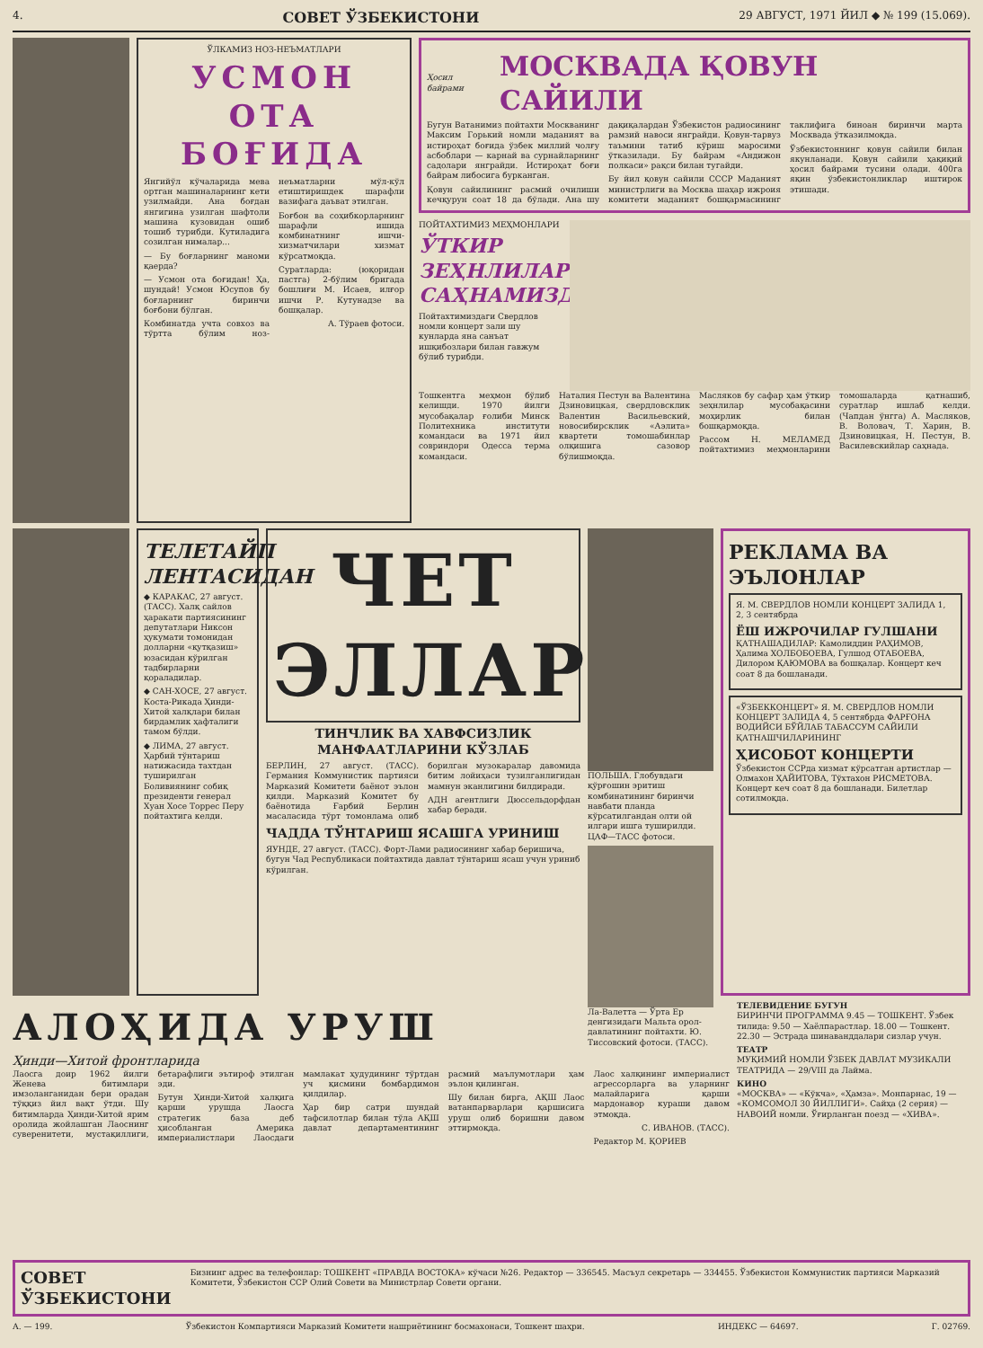4. СОВЕТ ЎЗБЕКИСТОНИ 29 АВГУСТ, 1971 ЙИЛ ◆ № 199 (15.069).
ЎЛКАМИЗ НОЗ-НЕЪМАТЛАРИ
УСМОН ОТА БОҒИДА
Янгийўл кўчаларида мева ортган машиналарнинг кети узилмайди. Ана боғдан янгигина узилган шафтоли машина кузовидан ошиб тошиб турибди. Кутиладига созилган нималар...
— Бу боғларнинг маноми қаерда?
— Усмон ота боғидан! Ҳа, шундай! Усмон Юсупов бу боғларнинг биринчи боғбони бўлган.
Комбинатда учта совхоз ва тўртта бўлим ноз-неъматларни мўл-кўл етиштиришдек шарафли вазифага даъват этилган.
Боғбон ва соҳибкорларнинг шарафли ишида комбинатнинг ишчи-хизматчилари хизмат кўрсатмоқда.
Суратларда: (юқоридан пастга) 2-бўлим бригада бошлиғи М. Исаев, илғор ишчи Р. Кутунадзе ва бошқалар.
А. Тўраев фотоси.
Ҳосил байрами
МОСКВАДА ҚОВУН САЙИЛИ
Бугун Ватанимиз пойтахти Москванинг Максим Горький номли маданият ва истироҳат боғида ўзбек миллий чолғу асбоблари — карнай ва сурнайларнинг садолари янграйди. Истироҳат боғи байрам либосига бурканган.
Қовун сайилининг расмий очилиши кечқурун соат 18 да бўлади. Ана шу дақиқалардан Ўзбекистон радиосининг рамзий навоси янграйди. Қовун-тарвуз таъмини татиб кўриш маросими ўтказилади. Бу байрам «Андижон полкаси» рақси билан тугайди.
Бу йил қовун сайили СССР Маданият министрлиги ва Москва шаҳар ижроия комитети маданият бошқармасининг таклифига биноан биринчи марта Москвада ўтказилмоқда.
Ўзбекистоннинг қовун сайили билан якунланади. Қовун сайили ҳақиқий ҳосил байрами тусини олади. 400га яқин ўзбекистонликлар иштирок этишади.
ПОЙТАХТИМИЗ МЕҲМОНЛАРИ
ЎТКИР ЗЕҲНЛИЛАР САҲНАМИЗДА
Пойтахтимиздаги Свердлов номли концерт зали шу кунларда яна санъат ишқибозлари билан гавжум бўлиб турибди.
Тошкентга меҳмон бўлиб келишди. 1970 йилги мусобақалар ғолиби Минск Политехника институти командаси ва 1971 йил совриндори Одесса терма командаси.
Наталия Пестун ва Валентина Дзиновицкая, свердловсклик Валентин Васильевский, новосибирсклик «Аэлита» квартети томошабинлар олқишига сазовор бўлишмоқда.
Масляков бу сафар ҳам ўткир зеҳнлилар мусобақасини моҳирлик билан бошқармоқда.
Рассом Н. МЕЛАМЕД пойтахтимиз меҳмонларини томошаларда қатнашиб, суратлар ишлаб келди. (Чапдан ўнгга) А. Масляков, В. Воловач, Т. Харин, В. Дзиновицкая, Н. Пестун, В. Василевскийлар саҳнада.
ТЕЛЕТАЙП ЛЕНТАСИДАН
◆ КАРАКАС, 27 август. (ТАСС). Халқ сайлов ҳаракати партиясининг депутатлари Никсон ҳукумати томонидан долларни «қутқазиш» юзасидан кўрилган тадбирларни қораладилар.
◆ САН-ХОСЕ, 27 август. Коста-Рикада Ҳинди-Хитой халқлари билан бирдамлик ҳафталиги тамом бўлди.
◆ ЛИМА, 27 август. Ҳарбий тўнтариш натижасида тахтдан туширилган Боливиянинг собиқ президенти генерал Хуан Хосе Торрес Перу пойтахтига келди.
ЧЕТ ЭЛЛАРДА
ТИНЧЛИК ВА ХАВФСИЗЛИК МАНФААТЛАРИНИ КЎЗЛАБ
БЕРЛИН, 27 август. (ТАСС). Германия Коммунистик партияси Марказий Комитети баёнот эълон қилди. Марказий Комитет бу баёнотида Ғарбий Берлин масаласида тўрт томонлама олиб борилган музокаралар давомида битим лойиҳаси тузилганлигидан мамнун эканлигини билдиради.
АДН агентлиги Дюссельдорфдан хабар беради.
ЧАДДА ТЎНТАРИШ ЯСАШГА УРИНИШ
ЯУНДЕ, 27 август. (ТАСС). Форт-Лами радиосининг хабар беришича, бугун Чад Республикаси пойтахтида давлат тўнтариш ясаш учун уриниб кўрилган.
ПОЛЬША. Глобувдаги қўрғошин эритиш комбинатининг биринчи навбати планда кўрсатилгандан олти ой илгари ишга туширилди. ЦАФ—ТАСС фотоси.
Ла-Валетта — Ўрта Ер денгизидаги Мальта орол-давлатининг пойтахти. Ю. Тиссовский фотоси. (ТАСС).
РЕКЛАМА ВА ЭЪЛОНЛАР
Я. М. СВЕРДЛОВ НОМЛИ КОНЦЕРТ ЗАЛИДА 1, 2, 3 сентябрда
ЁШ ИЖРОЧИЛАР ГУЛШАНИ
ҚАТНАШАДИЛАР: Камолиддин РАҲИМОВ, Ҳалима ХОЛБОБОЕВА, Гулшод ОТАБОЕВА, Дилором ҚАЮМОВА ва бошқалар. Концерт кеч соат 8 да бошланади.
«ЎЗБЕККОНЦЕРТ» Я. М. СВЕРДЛОВ НОМЛИ КОНЦЕРТ ЗАЛИДА 4, 5 сентябрда ФАРҒОНА ВОДИЙСИ БЎЙЛАБ ТАБАССУМ САЙИЛИ ҚАТНАШЧИЛАРИНИНГ
ҲИСОБОТ КОНЦЕРТИ
Ўзбекистон ССРда хизмат кўрсатган артистлар — Олмахон ҲАЙИТОВА, Тўхтахон РИСМЕТОВА. Концерт кеч соат 8 да бошланади. Билетлар сотилмоқда.
АЛОҲИДА УРУШ
Ҳинди—Хитой фронтларида
Лаосга доир 1962 йилги Женева битимлари имзоланганидан бери орадан тўққиз йил вақт ўтди. Шу битимларда Ҳинди-Хитой ярим оролида жойлашган Лаоснинг суверенитети, мустақиллиги, бетарафлиги эътироф этилган эди.
Бутун Ҳинди-Хитой халқига қарши урушда Лаосга стратегик база деб ҳисобланган Америка империалистлари Лаосдаги мамлакат ҳудудининг тўртдан уч қисмини бомбардимон қилдилар.
Ҳар бир сатри шундай тафсилотлар билан тўла АҚШ давлат департаментининг расмий маълумотлари ҳам эълон қилинган.
Шу билан бирга, АҚШ Лаос ватанпарварлари қаршисига уруш олиб боришни давом эттирмоқда.
Лаос халқининг империалист агрессорларга ва уларнинг малайларига қарши мардонавор кураши давом этмоқда.
С. ИВАНОВ. (ТАСС).
Редактор М. ҚОРИЕВ
ТЕЛЕВИДЕНИЕ БУГУН
БИРИНЧИ ПРОГРАММА 9.45 — ТОШКЕНТ. Ўзбек тилида: 9.50 — Хаёлпарастлар. 18.00 — Тошкент. 22.30 — Эстрада шинаванддалари сизлар учун.
ТЕАТР
МУҚИМИЙ НОМЛИ ЎЗБЕК ДАВЛАТ МУЗИКАЛИ ТЕАТРИДА — 29/VIII да Лайма.
КИНО
«МОСКВА» — «Кўкча», «Ҳамза». Монпарнас, 19 — «КОМСОМОЛ 30 ЙИЛЛИГИ». Сайҳа (2 серия) — НАВОИЙ номли. Ўғирланган поезд — «ХИВА».
СОВЕТ ЎЗБЕКИСТОНИ
Бизнинг адрес ва телефонлар: ТОШКЕНТ «ПРАВДА ВОСТОКА» кўчаси №26. Редактор — 336545. Масъул секретарь — 334455. Ўзбекистон Коммунистик партияси Марказий Комитети, Ўзбекистон ССР Олий Совети ва Министрлар Совети органи.
А. — 199. Ўзбекистон Компартияси Марказий Комитети нашриётининг босмахонаси, Тошкент шаҳри. ИНДЕКС — 64697. Г. 02769.